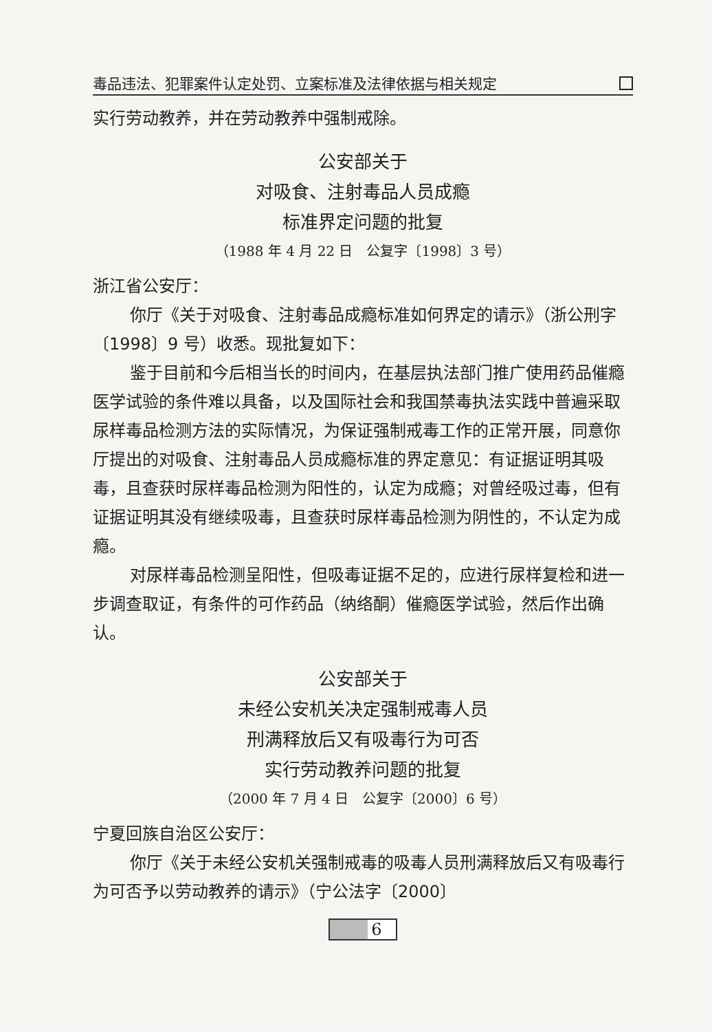毒品违法、犯罪案件认定处罚、立案标准及法律依据与相关规定
实行劳动教养，并在劳动教养中强制戒除。
公安部关于
对吸食、注射毒品人员成瘾
标准界定问题的批复
（1988 年 4 月 22 日　公复字〔1998〕3 号）
浙江省公安厅：
你厅《关于对吸食、注射毒品成瘾标准如何界定的请示》（浙公刑字〔1998〕9 号）收悉。现批复如下：
鉴于目前和今后相当长的时间内，在基层执法部门推广使用药品催瘾医学试验的条件难以具备，以及国际社会和我国禁毒执法实践中普遍采取尿样毒品检测方法的实际情况，为保证强制戒毒工作的正常开展，同意你厅提出的对吸食、注射毒品人员成瘾标准的界定意见：有证据证明其吸毒，且查获时尿样毒品检测为阳性的，认定为成瘾；对曾经吸过毒，但有证据证明其没有继续吸毒，且查获时尿样毒品检测为阴性的，不认定为成瘾。
对尿样毒品检测呈阳性，但吸毒证据不足的，应进行尿样复检和进一步调查取证，有条件的可作药品（纳络酮）催瘾医学试验，然后作出确认。
公安部关于
未经公安机关决定强制戒毒人员
刑满释放后又有吸毒行为可否
实行劳动教养问题的批复
（2000 年 7 月 4 日　公复字〔2000〕6 号）
宁夏回族自治区公安厅：
你厅《关于未经公安机关强制戒毒的吸毒人员刑满释放后又有吸毒行为可否予以劳动教养的请示》（宁公法字〔2000〕
6